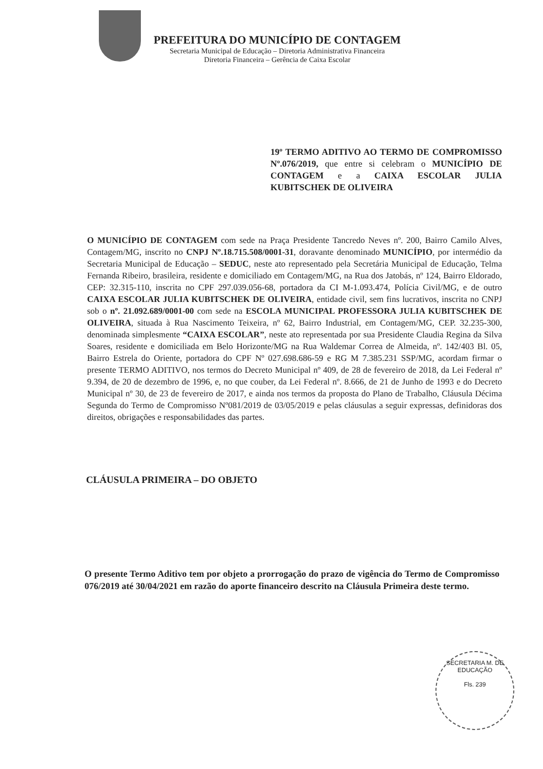PREFEITURA DO MUNICÍPIO DE CONTAGEM
Secretaria Municipal de Educação – Diretoria Administrativa Financeira
Diretoria Financeira – Gerência de Caixa Escolar
19º TERMO ADITIVO AO TERMO DE COMPROMISSO Nº.076/2019, que entre si celebram o MUNICÍPIO DE CONTAGEM e a CAIXA ESCOLAR JULIA KUBITSCHEK DE OLIVEIRA
O MUNICÍPIO DE CONTAGEM com sede na Praça Presidente Tancredo Neves nº. 200, Bairro Camilo Alves, Contagem/MG, inscrito no CNPJ Nº.18.715.508/0001-31, doravante denominado MUNICÍPIO, por intermédio da Secretaria Municipal de Educação – SEDUC, neste ato representado pela Secretária Municipal de Educação, Telma Fernanda Ribeiro, brasileira, residente e domiciliado em Contagem/MG, na Rua dos Jatobás, nº 124, Bairro Eldorado, CEP: 32.315-110, inscrita no CPF 297.039.056-68, portadora da CI M-1.093.474, Polícia Civil/MG, e de outro CAIXA ESCOLAR JULIA KUBITSCHEK DE OLIVEIRA, entidade civil, sem fins lucrativos, inscrita no CNPJ sob o nº. 21.092.689/0001-00 com sede na ESCOLA MUNICIPAL PROFESSORA JULIA KUBITSCHEK DE OLIVEIRA, situada à Rua Nascimento Teixeira, nº 62, Bairro Industrial, em Contagem/MG, CEP. 32.235-300, denominada simplesmente “CAIXA ESCOLAR”, neste ato representada por sua Presidente Claudia Regina da Silva Soares, residente e domiciliada em Belo Horizonte/MG na Rua Waldemar Correa de Almeida, nº. 142/403 Bl. 05, Bairro Estrela do Oriente, portadora do CPF Nº 027.698.686-59 e RG M 7.385.231 SSP/MG, acordam firmar o presente TERMO ADITIVO, nos termos do Decreto Municipal nº 409, de 28 de fevereiro de 2018, da Lei Federal nº 9.394, de 20 de dezembro de 1996, e, no que couber, da Lei Federal nº. 8.666, de 21 de Junho de 1993 e do Decreto Municipal nº 30, de 23 de fevereiro de 2017, e ainda nos termos da proposta do Plano de Trabalho, Cláusula Décima Segunda do Termo de Compromisso Nº081/2019 de 03/05/2019 e pelas cláusulas a seguir expressas, definidoras dos direitos, obrigações e responsabilidades das partes.
CLÁUSULA PRIMEIRA – DO OBJETO
O presente Termo Aditivo tem por objeto a prorrogação do prazo de vigência do Termo de Compromisso 076/2019 até 30/04/2021 em razão do aporte financeiro descrito na Cláusula Primeira deste termo.
SECRETARIA M. DE EDUCAÇÃO
Fls. 239